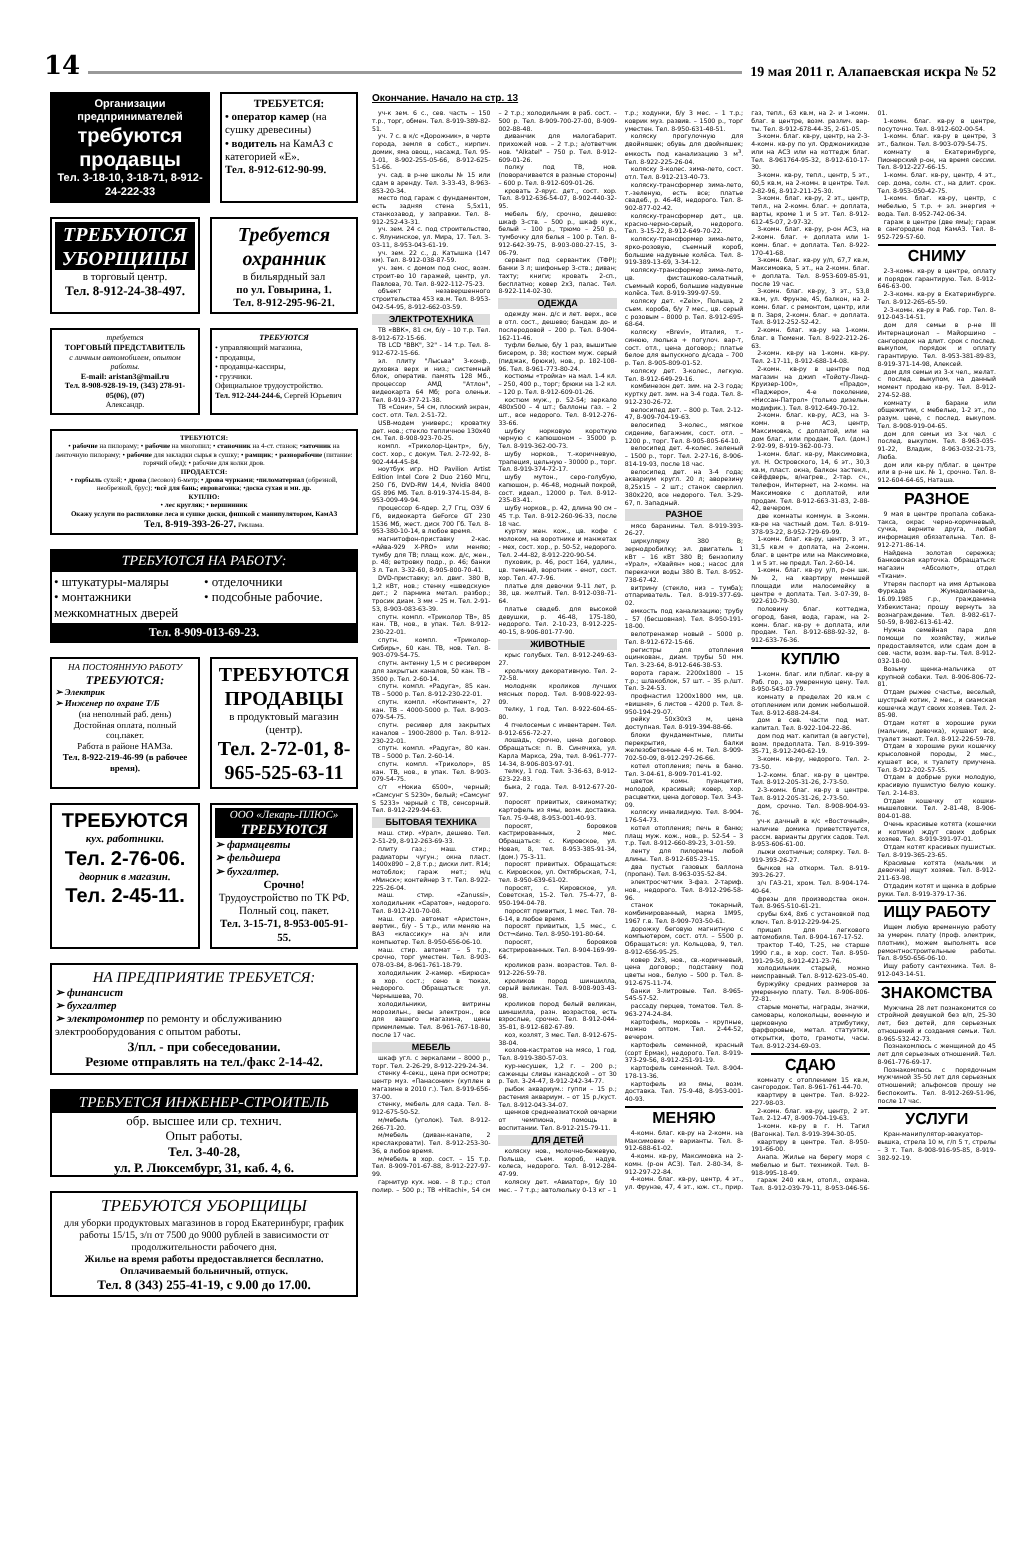14 19 мая 2011 г. Алапаевская искра № 52
Организации предпринимателей
требуются продавцы
Тел. 3-18-10, 3-18-71, 8-912-24-222-33
ТРЕБУЕТСЯ:
• оператор камер (на сушку древесины)
• водитель на КамАЗ с категорией «Е».
Тел. 8-912-612-90-99.
ТРЕБУЮТСЯ УБОРЩИЦЫ
в торговый центр.
Тел. 8-912-24-38-497.
Требуется охранник
в бильярдный зал
по ул. Говырина, 1.
Тел. 8-912-295-96-21.
требуется
ТОРГОВЫЙ ПРЕДСТАВИТЕЛЬ
с личным автомобилем, опытом работы.
E-mail: aristan3@mail.ru
Тел. 8-908-928-19-19, (343) 278-91-05(06), (07)
Александр.
ТРЕБУЮТСЯ
• управляющий магазина,
• продавцы,
• продавцы-кассиры,
• грузчики.
Официальное трудоустройство.
Тел. 912-244-244-6, Сергей Юрьевич
ТРЕБУЮТСЯ:
• рабочие на пилораму; • рабочие на многопил; • станочник на 4-ст. станок; •заточник на ленточную пилораму; • рабочие для закладки сырья в сушку; • рамщик; • разнорабочие (питание: горячий обед); • рабочие для колки дров.
ПРОДАЕТСЯ:
• горбыль сухой; • дрова (лесовоз) 6-метр; • дрова чурками; •пиломатериал (обрезной, необрезной, брус); •всё для бань; евровагонка; •доска сухая и мн. др.
КУПЛЮ:
• лес кругляк; • вершинник
Окажу услуги по распиловке леса и сушке доски, фишкой с манипулятором, КамАЗ
Тел. 8-919-393-26-27. Реклама.
ТРЕБУЮТСЯ НА РАБОТУ:
• штукатуры-маляры
• монтажники межкомнатных дверей
• отделочники
• подсобные рабочие.
Тел. 8-909-013-69-23.
НА ПОСТОЯННУЮ РАБОТУ
ТРЕБУЮТСЯ:
➢ Электрик
➢ Инженер по охране Т/Б
(на неполный раб. день)
Достойная оплата, полный соц.пакет.
Работа в районе НАМЗа.
Тел. 8-922-219-46-99 (в рабочее время).
ТРЕБУЮТСЯ ПРОДАВЦЫ
в продуктовый магазин (центр).
Тел. 2-72-01, 8-965-525-63-11
ТРЕБУЮТСЯ
кух. работники.
Тел. 2-76-06.
дворник в магазин.
Тел. 2-45-11.
ООО «Лекарь-ПЛЮС»
ТРЕБУЮТСЯ
➢ фармацевты
➢ фельдшера
➢ бухгалтер.
Срочно!
Трудоустройство по ТК РФ.
Полный соц. пакет.
Тел. 3-15-71, 8-953-005-91-55.
НА ПРЕДПРИЯТИЕ ТРЕБУЕТСЯ:
➢ финансист
➢ бухгалтер
➢ электромонтер по ремонту и обслуживанию электрооборудования с опытом работы.
З/пл. - при собеседовании.
Резюме отправлять на тел./факс 2-14-42.
ТРЕБУЕТСЯ ИНЖЕНЕР-СТРОИТЕЛЬ
обр. высшее или ср. технич.
Опыт работы.
Тел. 3-40-28,
ул. Р. Люксембург, 31, каб. 4, 6.
ТРЕБУЮТСЯ УБОРЩИЦЫ
для уборки продуктовых магазинов в город Екатеринбург, график работы 15/15, з/п от 7500 до 9000 рублей в зависимости от продолжительности рабочего дня.
Жилье на время работы предоставляется бесплатно.
Оплачиваемый больничный, отпуск.
Тел. 8 (343) 255-41-19, с 9.00 до 17.00.
Окончание. Начало на стр. 13
уч-к зем. 6 с., сев. часть – 150 т.р., торг, обмен. Тел. 8-919-389-82-51.
уч. 7 с. в к/с «Дорожник», в черте города, земля в собст., кирпич. домик, яма овощ., насажд. Тел. 95-1-01, 8-902-255-05-66, 8-912-625-51-66.
уч. сад. в р-не школы № 15 или сдам в аренду. Тел. 3-33-43, 8-963-853-20-34.
место под гараж с фундаментом, есть задняя стена 5,5х11, станкозавод, у заправки. Тел. 8-912-252-43-31.
уч. зем. 24 с. под строительство, с. Ялунинское, ул. Мира, 17. Тел. 3-03-11, 8-953-043-61-19.
уч. зем. 22 с., д. Катышка (147 км). Тел. 8-912-038-87-59.
уч. зем. с домом под снос, возм. строит-во 10 гаражей, центр, ул. Павлова, 70. Тел. 8-922-112-75-23.
объект незавершенного строительства 453 кв.м. Тел. 8-953-042-54-95, 8-912-662-03-59.
ЭЛЕКТРОТЕХНИКА
ТВ «ВВК», 81 см, б/у – 10 т.р. Тел. 8-912-672-15-66.
ТВ LCD "ВВК", 32" - 14 т.р. Тел. 8-912-672-15-66.
эл. плиту "Лысьва" 3-конф., духовка верх и низ.; системный блок, оператив. память 128 Мб., процессор АМД "Атлон", видеокарта 64 Мб; рога оленьи. Тел. 8-919-377-21-38.
ТВ «Сони», 54 см, плоский экран, сост. отл. Тел. 2-51-72.
USB-модем универс.; кроватку дет. нов.; стекло тепличное 130х40 см. Тел. 8-908-923-70-25.
компл. «Триколор-Центр», б/у, сост. хор., с докум. Тел. 2-72-92, 8-902-444-45-84.
ноутбук игр. HD Pavilion Artist Edition Intel Core 2 Duo 2160 Мгц, 250 Гб, DVD-RW 14,4, Nvidia 8400 GS 896 Мб. Тел. 8-919-374-15-84, 8-953-009-49-94.
процессор 6-ядер. 2,7 Ггц, ОЗУ 6 Гб, видеокарта GeForce GT 230 1536 Мб, жест. диск 700 Гб. Тел. 8-953-380-10-14, в любое время.
магнитофон-приставку 2-кас. «Айва-929 X-PRO» или меняю; тумбу для ТВ; плащ кож. д/с, жен., р. 48; ветровку подр., р. 46; банки 3 л. Тел. 3-32-60, 8-905-800-70-41.
DVD-приставку; эл. двиг. 380 В, 1,2 кВт, нов.; стенку «шведскую» дет.; 2 парника метал. разбор.; тросик диам. 3 мм – 25 м. Тел. 2-91-53, 8-903-083-63-39.
спутн. компл. «Триколор ТВ», 85 кан. ТВ, нов., в упак. Тел. 8-912-230-22-01.
спутн. компл. «Триколор-Сибирь», 60 кан. ТВ, нов. Тел. 8-903-079-54-75.
спутн. антенну 1,5 м с ресивером для закрытых каналов, 50 кан. ТВ – 3500 р. Тел. 2-60-14.
спутн. компл. «Радуга», 85 кан. ТВ – 5000 р. Тел. 8-912-230-22-01.
спутн. компл. «Континент», 27 кан. ТВ – 4000-5000 р. Тел. 8-903-079-54-75.
спутн. ресивер для закрытых каналов – 1900-2800 р. Тел. 8-912-230-22-01.
спутн. компл. «Радуга», 80 кан. ТВ – 5000 р. Тел. 2-60-14.
спутн. компл. «Триколор», 85 кан. ТВ, нов., в упак. Тел. 8-903-079-54-75.
с/т «Нокиа 6500», черный; «Самсунг S 5230», белый; «Самсунг S 5233» черный с ТВ, сенсорный. Тел. 8-912-229-94-63.
БЫТОВАЯ ТЕХНИКА
маш. стир. «Урал», дешево. Тел. 2-51-29, 8-912-263-69-33.
плиту газ.; маш. стир.; радиаторы чугун.; окна пласт. 1400х890 – 2,8 т.р.; диски лит. R14; мотоблок; гараж мет.; м/ц «Минск»; контейнер 3 т. Тел. 8-922-225-26-04.
маш. стир. «Zanussi», холодильник «Саратов», недорого. Тел. 8-912-210-70-08.
маш. стир. автомат «Аристон», вертик., б/у - 5 т.р., или меняю на ВАЗ «классику» на з/ч или компьютер. Тел. 8-950-656-06-10.
маш. стир. автомат – 5 т.р., срочно, торг уместен. Тел. 8-903-078-03-84, 8-961-761-18-79.
холодильник 2-камер. «Бирюса» в хор. сост.; сено в тюках, недорого. Обращаться: ул. Чернышева, 70.
холодильники, витрины морозильн., весы электрон., все для вашего магазина, цены приемлемые. Тел. 8-961-767-18-80, после 17 час.
МЕБЕЛЬ
шкаф угл. с зеркалами – 8000 р., торг. Тел. 2-26-29, 8-912-229-24-34.
стенку 4-секц., цена при осмотре; центр муз. «Панасоник» (куплен в магазине в 2010 г.). Тел. 8-919-656-37-00.
стенку, мебель для сада. Тел. 8-912-675-50-52.
м/мебель (уголок). Тел. 8-912-266-71-20.
м/мебель (диван-канапе, 2 креслакровати). Тел. 8-912-253-30-36, в любое время.
м/мебель в хор. сост. – 15 т.р. Тел. 8-909-701-67-88, 8-912-227-97-99.
гарнитур кух. нов. – 8 т.р.; стол полир. – 500 р.; ТВ «Hitachi», 54 см – 2 т.р.; холодильник в раб. сост. – 500 р. Тел. 8-909-700-27-00, 8-909-002-88-48.
диванчик для малогабарит. прихожей нов. – 2 т.р.; а/ответчик нов. "Alkatel" – 750 р. Тел. 8-912-609-01-26.
полку под ТВ, нов. (поворачивается в разные стороны) – 600 р. Тел. 8-912-609-01-26.
кровать 2-ярус. дет., сост. хор. Тел. 8-912-636-54-07, 8-902-440-32-95.
мебель б/у, срочно, дешево: шкаф 3-ств. – 500 р., шкаф кух., белый – 100 р., трюмо – 250 р., тумбочку для белья – 100 р. Тел. 8-912-642-39-75, 8-903-080-27-15, 3-06-79.
сервант под сервантик (ТФР); банки 3 л; шифоньер 3-ств.; диван; тахту; книги; кровать 2-сп., бесплатно; ковер 2х3, палас. Тел. 8-922-114-02-30.
ОДЕЖДА
одежду жен. д/с и лет. верх., все в отл. сост., дешево; бандаж до- и послеродовой – 200 р. Тел. 8-904-162-11-46.
туфли белые, б/у 1 раз, вышитые бисером, р. 38; костюм муж. серый (пиджак, брюки), нов., р. 182-108-96. Тел. 8-961-773-80-24.
костюмы «тройка» на мал. 1-4 кл. – 250, 400 р., торг; брюки на 1-2 кл. – 120 р. Тел. 8-912-609-01-26.
костюм муж., р. 52-54; зеркало 480х500 – 4 шт.; баллоны газ. – 2 шт., все недорого. Тел. 8-912-276-33-66.
шубку норковую короткую черную с капюшоном – 35000 р. Тел. 8-919-362-00-73.
шубу норков., т.-коричневую, трапеция, цельную - 30000 р., торг. Тел. 8-919-374-72-17.
шубу мутон., серо-голубую, капюшон, р. 46-48, модный покрой, сост. идеал., 12000 р. Тел. 8-912-235-83-41.
шубу норков., р. 42, длина 90 см – 45 т.р. Тел. 8-912-260-96-33, после 18 час.
куртку жен. кож., цв. кофе с молоком, на воротнике и манжетах - мех, сост. хор., р. 50-52, недорого. Тел. 2-44-82, 8-912-220-90-54.
пуховик, р. 46, рост 164, удлин., цв. темный, воротник - енот, сост. хор. Тел. 47-7-96.
платье для девочки 9-11 лет, р. 38, цв. желтый. Тел. 8-912-038-71-64.
платье свадеб. для высокой девушки, р. 46-48, 175-180, недорого. Тел. 2-10-23, 8-912-225-40-15, 8-906-801-77-90.
ЖИВОТНЫЕ
крыс голубых. Тел. 8-912-249-63-27.
крольчиху декоративную. Тел. 2-72-58.
молодняк кроликов лучших мясных пород. Тел. 8-908-922-93-09.
телку, 1 год. Тел. 8-922-604-65-80.
4 пчелосемьи с инвентарем. Тел. 8-912-656-72-27.
лошадь, срочно, цена договор. Обращаться: п. В. Синячиха, ул. Карла Маркса, 29а, тел. 8-961-777-14-34, 8-906-803-97-91.
телку, 1 год. Тел. 3-36-63, 8-912-623-22-83.
быка, 2 года. Тел. 8-912-677-20-97.
поросят привитых, свиноматку; картофель из ямы, возм. доставка. Тел. 75-9-48, 8-953-001-40-93.
поросят, боровков кастрированных, 2 мес. Обращаться: с. Кировское, ул. Новая, 8, тел. 8-953-385-91-34, (дом.) 75-3-11.
поросят привитых. Обращаться: с. Кировское, ул. Октябрьская, 7-1, тел. 8-950-639-61-02.
поросят, с. Кировское, ул. Советская, 15-2. Тел. 75-4-77, 8-950-194-04-78.
поросят привитых, 1 мес. Тел. 78-6-14, в любое время.
поросят привитых, 1,5 мес., с. Остానино. Тел. 8-950-191-80-64.
поросят, боровков кастрированных. Тел. 8-904-169-99-64.
кроликов разн. возрастов. Тел. 8-912-226-59-78.
кроликов пород шиншилла, серый великан. Тел. 8-908-903-43-98.
кроликов пород белый великан, шиншилла, разн. возрастов, есть взрослые, срочно. Тел. 8-912-044-35-81, 8-912-682-67-89.
коз, козлят, 3 мес. Тел. 8-912-675-38-04.
козлов-кастратов на мясо, 1 год. Тел. 8-919-380-57-03.
кур-несушек, 1,2 г. – 200 р.; саженцы сливы канадской – от 30 р. Тел. 3-24-47, 8-912-242-34-77.
рыбок аквариум.: гуппи – 15 р.; растения аквариум. – от 15 р./куст. Тел. 8-912-043-34-07.
щенков среднеазиатской овчарки от чемпиона, помощь в воспитании. Тел. 8-912-215-79-11.
ДЛЯ ДЕТЕЙ
коляску нов., молочно-бежевую, Польша, съем. короб, надув. колеса, недорого. Тел. 8-912-284-47-99.
коляску дет. «Авиатор», б/у 10 мес. – 7 т.р.; автолюльку 0-13 кг – 1 т.р.; ходунки, б/у 3 мес. – 1 т.р.; коврик муз. развив. – 1500 р., торг уместен. Тел. 8-950-631-48-51.
коляску прогулочную для двойняшек; обувь для двойняшек; емкость под канализацию 3 м<sup>3</sup>. Тел. 8-922-225-26-04.
коляску 3-колес. зима-лето, сост. отл. Тел. 8-912-213-40-73.
коляску-трансформер зима-лето, т.-зеленую, есть все; платье свадеб., р. 46-48, недорого. Тел. 8-902-877-02-42.
коляску-трансформер дет., цв. красно-черно-серый, недорого. Тел. 3-15-22, 8-912-649-70-22.
коляску-трансформер зима-лето, ярко-розовую, съемный короб, большие надувные колёса. Тел. 8-919-389-13-69, 3-34-12.
коляску-трансформер зима-лето, цв. фисташково-салатный, съемный короб, большие надувные колёса. Тел. 8-919-399-97-59.
коляску дет. «Zeix», Польша, 2 съем. короба, б/у 7 мес., цв. серый с розовым – 8000 р. Тел. 8-912-695-68-64.
коляску «Brevi», Италия, т.-синюю, люлька + погулоч. вар-т, сост. отл., цена договор.; платье белое для выпускного д/сада – 700 р. Тел. 8-905-809-01-52.
коляску дет. 3-колес., легкую. Тел. 8-912-649-29-16.
комбинезон дет. зим. на 2-3 года; куртку дет. зим. на 3-4 года. Тел. 8-912-230-26-72.
велосипед дет. – 800 р. Тел. 2-12-47, 8-909-704-19-63.
велосипед 3-колес., мягкое сидение, багажник, сост. отл. – 1200 р., торг. Тел. 8-905-805-64-10.
велосипед дет. 4-колес. зеленый – 1500 р., торг. Тел. 2-27-16, 8-906-814-19-93, после 18 час.
велосипед дет. на 3-4 года; аквариум кругл. 20 л; аворезину 8,25х15 – 2 шт.; станок сверлил. 380х220, все недорого. Тел. 3-29-67, п. Западный.
РАЗНОЕ
мясо баранины. Тел. 8-919-393-26-27.
циркулярку 380 В; зернодробилку; эл. двигатель 1 кВт – 16 кВт 380 В; бензопилу «Урал», «Хвайян» нов.; насос для перекачки воды 380 В. Тел. 8-952-738-67-42.
витрину (стекло, низ – тумба); отпариватель. Тел. 8-919-377-69-02.
емкость под канализацию; трубу – 57 (бесшовная). Тел. 8-950-191-18-00.
велотренажер новый – 5000 р. Тел. 8-912-672-15-66.
регистры для отопления оцинкован., диам. трубы 50 мм. Тел. 3-23-64, 8-912-646-38-53.
ворота гараж. 2200х1800 – 15 т.р.; шлакоблок, 57 шт. – 35 р./шт. Тел. 3-24-53.
профнастил 1200х1800 мм, цв. «вишня», 6 листов – 4200 р. Тел. 8-950-194-29-07.
рейку 50х30х3 м, цена доступная. Тел. 8-919-394-88-66.
блоки фундаментные, плиты перекрытия, балки железобетонные 4-6 м. Тел. 8-909-702-50-09, 8-912-297-26-66.
котел отопления; печь в баню. Тел. 3-04-61, 8-909-701-41-92.
цветок комн. пуанцетия, молодой, красивый; ковер, хор. расцветки, цена договор. Тел. 3-43-09.
коляску инвалидную. Тел. 8-904-176-54-73.
котел отопления; печь в баню; плащ муж. кож., нов., р. 52-54 – 3 т.р. Тел. 8-912-660-89-23, 3-01-59.
ленту для пилорамы любой длины. Тел. 8-912-685-23-15.
два пустых газовых баллона (пропан). Тел. 8-963-035-52-84.
электросчетчик 3-фаз. 2-тариф. нов., недорого. Тел. 8-912-296-58-96.
станок токарный, комбинированный, марка 1М95, 1967 г.в. Тел. 8-909-703-50-61.
дорожку беговую магнитную с компьютером, сост. отл. – 5500 р. Обращаться: ул. Кольцова, 9, тел. 8-912-656-95-25.
ковер 2х3, нов., св.-коричневый, цена договор.; подставку под цветы нов., белую – 500 р. Тел. 8-912-675-11-74.
банки 3-литровые. Тел. 8-965-545-57-52.
рассаду перцев, томатов. Тел. 8-963-274-24-84.
картофель, морковь – крупные, можно оптом. Тел. 2-44-52, вечером.
картофель семенной, красный (сорт Ермак), недорого. Тел. 8-919-373-29-56, 8-912-251-91-19.
картофель семенной. Тел. 8-904-178-13-36.
картофель из ямы, возм. доставка. Тел. 75-9-48, 8-953-001-40-93.
МЕНЯЮ
4-комн. благ. кв-ру на 2-комн. на Максимовке + варианты. Тел. 8-912-688-61-02.
4-комн. кв-ру, Максимовка на 2-комн. (р-он АСЗ). Тел. 2-80-34, 8-912-297-22-84.
4-комн. благ. кв-ру, центр, 4 эт., ул. Фрунзе, 47, 4 эт., юж. ст., прир. газ, тепл., 63 кв.м, на 2- и 1-комн. благ. в центре, возм. различ. вар-ты. Тел. 8-912-678-44-35, 2-61-05.
3-комн. благ. кв-ру, центр, на 2-3-4-комн. кв-ру по ул. Орджоникидзе или на АСЗ или на коттедж благ. Тел. 8-961764-95-32, 8-912-610-17-30.
3-комн. кв-ру, тепл., центр, 5 эт., 60,5 кв.м, на 2-комн. в центре. Тел. 2-82-96, 8-912-211-25-30.
3-комн. благ. кв-ру, 2 эт., центр, тепл., на 2-комн. благ. + доплата, варты, кроме 1 и 5 эт. Тел. 8-912-612-45-07, 2-97-32.
3-комн. благ. кв-ру, р-он АСЗ, на 2-комн. благ. + доплата или 1-комн. благ. + доплата. Тел. 8-922-170-41-68.
3-комн. благ. кв-ру у/п, 67,7 кв.м, Максимовка, 5 эт., на 2-комн. благ. + доплата. Тел. 8-953-609-85-91, после 19 час.
3-комн. благ. кв-ру, 3 эт., 53,8 кв.м, ул. Фрунзе, 45, балкон, на 2-комн. благ. с ремонтом, центр, или в п. Заря, 2-комн. благ. + доплата. Тел. 8-912-252-52-42.
2-комн. благ. кв-ру на 1-комн. благ. в Тюмени. Тел. 8-922-212-26-63.
2-комн. кв-ру на 1-комн. кв-ру. Тел. 2-17-11, 8-912-688-14-08.
2-комн. кв-ру в центре под магазин на джип «Тойоту-Лэнд-Круизер-100», «Прадо», «Паджеро», 4-е поколение, «Ниссан-Патрол» (только дизельн. модифик.). Тел. 8-912-649-70-12.
2-комн. благ. кв-ру, АСЗ, на 3-комн. в р-не АСЗ, центр, Максимовка, с доплатой, или на дом благ., или продам. Тел. (дом.) 2-92-99, 8-919-362-00-73.
1-комн. благ. кв-ру, Максимовка, ул. Н. Островского, 14, 6 эт., 30,3 кв.м, пласт. окна, балкон застекл., сейфдверь, в/нагрев., 2-тар. сч., телефон, Интернет, на 2-комн. на Максимовке с доплатой, или продам. Тел. 8-912-663-31-83, 2-88-42, вечером.
две комнаты коммун. в 3-комн. кв-ре на частный дом. Тел. 8-919-378-93-22, 8-952-729-69-99.
1-комн. благ. кв-ру, центр, 3 эт., 31,5 кв.м + доплата, на 2-комн. благ. в центре или на Максимовке, 1 и 5 эт. не предл. Тел. 2-60-14.
1-комн. благ. кв-ру у/п, р-он шк. № 2, на квартиру меньшей площади или малосемейку в центре + доплата. Тел. 3-07-39, 8-922-610-79-30.
половину благ. коттеджа, огород, баня, вода, гараж, на 2-комн. благ. кв-ру + доплата, или продам. Тел. 8-912-688-92-32, 8-912-633-76-36.
КУПЛЮ
1-комн. благ. или п/благ. кв-ру в Раб. гор., за умеренную цену. Тел. 8-950-543-07-79.
комнату в пределах 20 кв.м с отоплением или домик небольшой. Тел. 8-912-688-24-84.
дом в сев. части под мат. капитал. Тел. 8-922-104-22-86.
дом под мат. капитал (в августе), возм. предоплата. Тел. 8-919-399-35-71, 8-912-240-62-19.
3-комн. кв-ру, недорого. Тел. 2-73-50.
1-2-комн. благ. кв-ру в центре. Тел. 8-912-205-31-26, 2-73-50.
2-3-комн. благ. кв-ру в центре. Тел. 8-912-205-31-26, 2-73-50.
дом, срочно. Тел. 8-908-904-93-76.
уч-к дачный в к/с «Восточный», наличие домика приветствуется, рассм. варианты других садов. Тел. 8-953-606-61-00.
лыжи охотничьи; солярку. Тел. 8-919-393-26-27.
бычков на откорм. Тел. 8-919-393-26-27.
з/ч ГАЗ-21, хром. Тел. 8-904-174-40-64.
фрезы для производства окон. Тел. 8-965-510-61-21.
срубы 6х4, 8х6 с установкой под ключ. Тел. 8-912-229-94-25.
прицеп для легкового автомобиля. Тел. 8-904-167-17-52.
трактор Т-40, Т-25, не старше 1990 г.в., в хор. сост. Тел. 8-950-191-29-50, 8-912-421-23-76.
холодильник старый, можно неисправный. Тел. 8-912-623-05-40.
буржуйку средних размеров за умеренную плату. Тел. 8-906-806-72-81.
старые монеты, награды, значки, самовары, колокольцы, военную и церковную атрибутику, фарфоровые, метал. статуэтки, открытки, фото, грамоты, часы. Тел. 8-912-234-69-03.
СДАЮ
комнату с отоплением 15 кв.м, сангородок. Тел. 8-961-761-44-70.
квартиру в центре. Тел. 8-922-227-98-03.
2-комн. благ. кв-ру, центр, 2 эт. Тел. 2-12-47, 8-909-704-19-63.
1-комн. кв-ру в г. Н. Тагил (Вагонка). Тел. 8-919-394-30-05.
квартиру в центре. Тел. 8-950-191-66-00.
Анапа. Жилье на берегу моря с мебелью и быт. техникой. Тел. 8-918-995-18-49.
гараж 240 кв.м, отопл., охрана. Тел. 8-912-039-79-11, 8-953-046-56-01.
1-комн. благ. кв-ру в центре, посуточно. Тел. 8-912-602-00-54.
1-комн. благ. кв-ру в центре, 3 эт., балкон. Тел. 8-903-079-54-75.
комнату в Екатеринбурге, Пионерский р-он, на время сессии. Тел. 8-912-227-66-15.
1-комн. благ. кв-ру, центр, 4 эт., сер. дома, солн. ст., на длит. срок. Тел. 8-953-050-42-75.
1-комн. благ. кв-ру, центр, с мебелью, 5 т.р. + эл. энергия + вода. Тел. 8-952-742-06-34.
гараж в центре (две ямы); гараж в сангородке под КамАЗ. Тел. 8-952-729-57-60.
СНИМУ
2-3-комн. кв-ру в центре, оплату и порядок гарантирую. Тел. 8-912-646-63-00.
2-3-комн. кв-ру в Екатеринбурге. Тел. 8-912-265-65-59.
2-3-комн. кв-ру в Раб. гор. Тел. 8-912-043-14-51.
дом для семьи в р-не III Интернационал – Майоршино – сангородок на длит. срок с послед. выкупом, порядок и оплату гарантирую. Тел. 8-953-381-89-83, 8-919-371-14-98, Алексей.
дом для семьи из 3-х чел., желат. с послед. выкупом, на данный момент продаю кв-ру. Тел. 8-912-274-52-88.
комнату в бараке или общежитии, с мебелью, 1-2 эт., по разум. цене, с послед. выкупом. Тел. 8-908-919-04-65.
дом для семьи из 3-х чел. с послед. выкупом. Тел. 8-963-035-91-22, Владик, 8-963-032-21-73, Люба.
дом или кв-ру п/благ. в центре или в р-не шк. № 1, срочно. Тел. 8-912-604-64-65, Наташа.
РАЗНОЕ
9 мая в центре пропала собака-такса, окрас черно-коричневый, сучка, верните друга, любая информация обязательна. Тел. 8-912-271-86-14.
Найдена золотая сережка; банковская карточка. Обращаться: магазин «Абсолют», отдел «Ткани».
Утерян паспорт на имя Артыкова Фуркада Жумадилаевича, 16.09.1985 г.р., гражданина Узбекистана; прошу вернуть за вознаграждение. Тел. 8-982-617-50-59, 8-982-613-61-42.
Нужна семейная пара для помощи по хозяйству, жилье предоставляется, или сдам дом в сев. части, возм. вар-ты. Тел. 8-912-032-18-00.
Возьму щенка-мальчика от крупной собаки. Тел. 8-906-806-72-81.
Отдам рыжее счастье, веселый, шустрый котик, 2 мес., и сиамская кошечка ждут своих хозяев. Тел. 2-85-98.
Отдам котят в хорошие руки (мальчик, девочка), кушают все, туалет знают. Тел. 8-912-226-59-78.
Отдам в хорошие руки кошечку крысоловной породы, 2 мес., кушает все, к туалету приучена. Тел. 8-912-202-57-55.
Отдам в добрые руки молодую, красивую пушистую белую кошку. Тел. 2-14-83.
Отдам кошечку от кошки-мышеловки. Тел. 2-81-48, 8-906-804-01-88.
Очень красивые котята (кошечки и котики) ждут своих добрых хозяев. Тел. 8-919-391-97-01.
Отдам котят красивых пушистых. Тел. 8-919-365-23-65.
Красивые котята (мальчик и девочка) ищут хозяев. Тел. 8-912-211-63-98.
Отдадим котят и щенка в добрые руки. Тел. 8-919-379-17-36.
ИЩУ РАБОТУ
Ищем любую временную работу за умерен. плату (проф. электрик, плотник), можем выполнять все ремонтностроительные работы. Тел. 8-950-656-06-10.
Ищу работу сантехника. Тел. 8-912-043-14-51.
ЗНАКОМСТВА
Мужчина 28 лет познакомится со стройной девушкой без в/п, 25-30 лет, без детей, для серьезных отношений и создания семьи. Тел. 8-965-532-42-73.
Познакомлюсь с женщиной до 45 лет для серьезных отношений. Тел. 8-961-776-69-17.
Познакомлюсь с порядочным мужчиной 35-50 лет для серьезных отношений; альфонсов прошу не беспокоить. Тел. 8-912-269-51-96, после 17 час.
УСЛУГИ
Кран-манипулятор-эвакуатор-вышка, стрела 10 м, г/п 5 т, стрелы – 3 т. Тел. 8-908-916-95-85, 8-919-382-92-19.